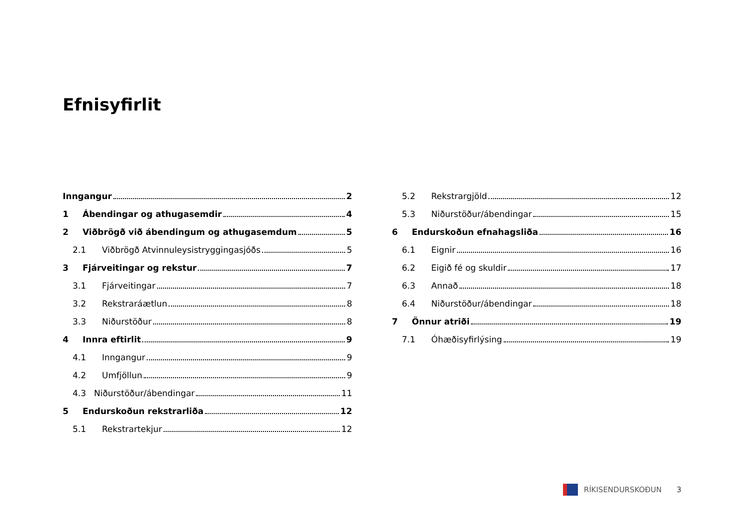Efnisyfirlit
Inngangur 2
1 Ábendingar og athugasemdir 4
2 Viðbrögð við ábendingum og athugasemdum 5
2.1 Viðbrögð Atvinnuleysistryggingasjóðs 5
3 Fjárveitingar og rekstur 7
3.1 Fjárveitingar 7
3.2 Rekstraráætlun 8
3.3 Niðurstöður 8
4 Innra eftirlit 9
4.1 Inngangur 9
4.2 Umfjöllun 9
4.3 Niðurstöður/ábendingar 11
5 Endurskoðun rekstrarliða 12
5.1 Rekstrartekjur 12
5.2 Rekstrargjöld 12
5.3 Niðurstöður/ábendingar 15
6 Endurskoðun efnahagsliða 16
6.1 Eignir 16
6.2 Eigið fé og skuldir 17
6.3 Annað 18
6.4 Niðurstöður/ábendingar 18
7 Önnur atriði 19
7.1 Óhæðisyfirlýsing 19
RÍKISENDURSKOÐUN 3